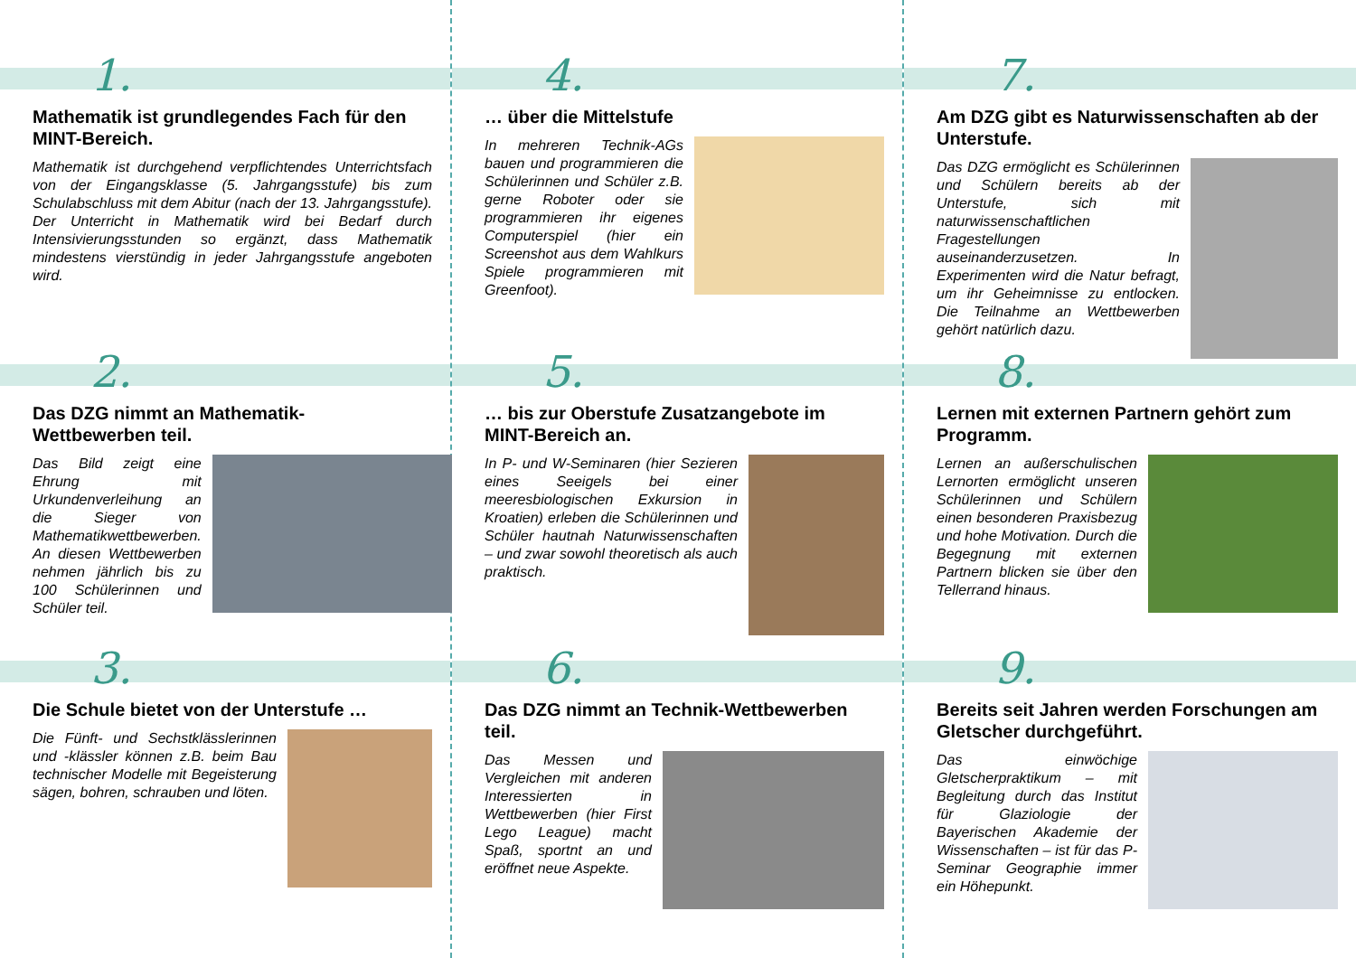1.
Mathematik ist grundlegendes Fach für den MINT-Bereich.
Mathematik ist durchgehend verpflichtendes Unterrichtsfach von der Eingangsklasse (5. Jahrgangsstufe) bis zum Schulabschluss mit dem Abitur (nach der 13. Jahrgangsstufe). Der Unterricht in Mathematik wird bei Bedarf durch Intensivierungsstunden so ergänzt, dass Mathematik mindestens vierstündig in jeder Jahrgangsstufe angeboten wird.
2.
Das DZG nimmt an Mathematik-Wettbewerben teil.
Das Bild zeigt eine Ehrung mit Urkundenverleihung an die Sieger von Mathematikwettbewerben. An diesen Wettbewerben nehmen jährlich bis zu 100 Schülerinnen und Schüler teil.
3.
Die Schule bietet von der Unterstufe …
Die Fünft- und Sechstklässlerinnen und -klässler können z.B. beim Bau technischer Modelle mit Begeisterung sägen, bohren, schrauben und löten.
4.
… über die Mittelstufe
In mehreren Technik-AGs bauen und programmieren die Schülerinnen und Schüler z.B. gerne Roboter oder sie programmieren ihr eigenes Computerspiel (hier ein Screenshot aus dem Wahlkurs Spiele programmieren mit Greenfoot).
5.
… bis zur Oberstufe Zusatzangebote im MINT-Bereich an.
In P- und W-Seminaren (hier Sezieren eines Seeigels bei einer meeresbiologischen Exkursion in Kroatien) erleben die Schülerinnen und Schüler hautnah Naturwissenschaften – und zwar sowohl theoretisch als auch praktisch.
6.
Das DZG nimmt an Technik-Wettbewerben teil.
Das Messen und Vergleichen mit anderen Interessierten in Wettbewerben (hier First Lego League) macht Spaß, sportnt an und eröffnet neue Aspekte.
7.
Am DZG gibt es Naturwissenschaften ab der Unterstufe.
Das DZG ermöglicht es Schülerinnen und Schülern bereits ab der Unterstufe, sich mit naturwissenschaftlichen Fragestellungen auseinanderzusetzen. In Experimenten wird die Natur befragt, um ihr Geheimnisse zu entlocken. Die Teilnahme an Wettbewerben gehört natürlich dazu.
8.
Lernen mit externen Partnern gehört zum Programm.
Lernen an außerschulischen Lernorten ermöglicht unseren Schülerinnen und Schülern einen besonderen Praxisbezug und hohe Motivation. Durch die Begegnung mit externen Partnern blicken sie über den Tellerrand hinaus.
9.
Bereits seit Jahren werden Forschungen am Gletscher durchgeführt.
Das einwöchige Gletscherpraktikum – mit Begleitung durch das Institut für Glaziologie der Bayerischen Akademie der Wissenschaften – ist für das P-Seminar Geographie immer ein Höhepunkt.